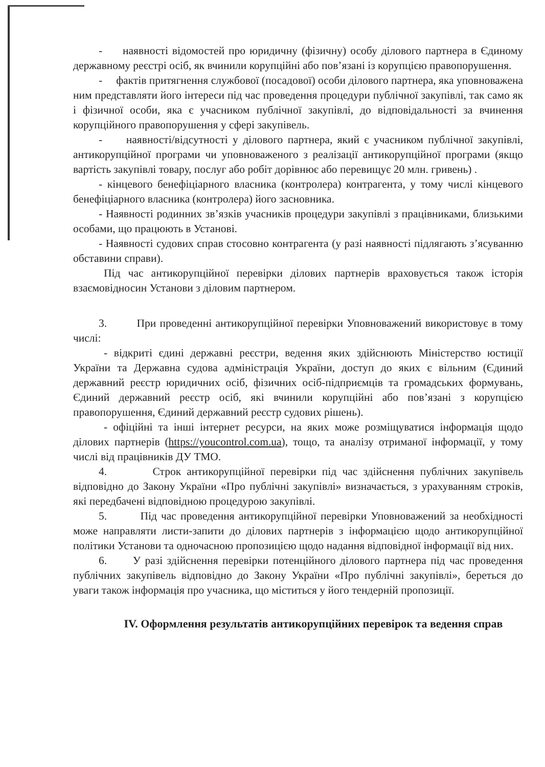- наявності відомостей про юридичну (фізичну) особу ділового партнера в Єдиному державному реєстрі осіб, як вчинили корупційні або пов’язані із корупцією правопорушення.
- фактів притягнення службової (посадової) особи ділового партнера, яка уповноважена ним представляти його інтереси під час проведення процедури публічної закупівлі, так само як і фізичної особи, яка є учасником публічної закупівлі, до відповідальності за вчинення корупційного правопорушення у сфері закупівель.
- наявності/відсутності у ділового партнера, який є учасником публічної закупівлі, антикорупційної програми чи уповноваженого з реалізації антикорупційної програми (якщо вартість закупівлі товару, послуг або робіт дорівнює або перевищує 20 млн. гривень) .
- кінцевого бенефіціарного власника (контролера) контрагента, у тому числі кінцевого бенефіціарного власника (контролера) його засновника.
- Наявності родинних зв’язків учасників процедури закупівлі з працівниками, близькими особами, що працюють в Установі.
- Наявності судових справ стосовно контрагента (у разі наявності підлягають з’ясуванню обставини справи).
Під час антикорупційної перевірки ділових партнерів враховується також історія взаємовідносин Установи з діловим партнером.
3. При проведенні антикорупційної перевірки Уповноважений використовує в тому числі:
- відкриті єдині державні реєстри, ведення яких здійснюють Міністерство юстиції України та Державна судова адміністрація України, доступ до яких є вільним (Єдиний державний реєстр юридичних осіб, фізичних осіб-підприємців та громадських формувань, Єдиний державний реєстр осіб, які вчинили корупційні або пов’язані з корупцією правопорушення, Єдиний державний реєстр судових рішень).
- офіційні та інші інтернет ресурси, на яких може розміщуватися інформація щодо ділових партнерів (https://youcontrol.com.ua), тощо, та аналізу отриманої інформації, у тому числі від працівників ДУ ТМО.
4. Строк антикорупційної перевірки під час здійснення публічних закупівель відповідно до Закону України «Про публічні закупівлі» визначається, з урахуванням строків, які передбачені відповідною процедурою закупівлі.
5. Під час проведення антикорупційної перевірки Уповноважений за необхідності може направляти листи-запити до ділових партнерів з інформацією щодо антикорупційної політики Установи та одночасною пропозицією щодо надання відповідної інформації від них.
6. У разі здійснення перевірки потенційного ділового партнера під час проведення публічних закупівель відповідно до Закону України «Про публічні закупівлі», береться до уваги також інформація про учасника, що міститься у його тендерній пропозиції.
IV. Оформлення результатів антикорупційних перевірок та ведення справ